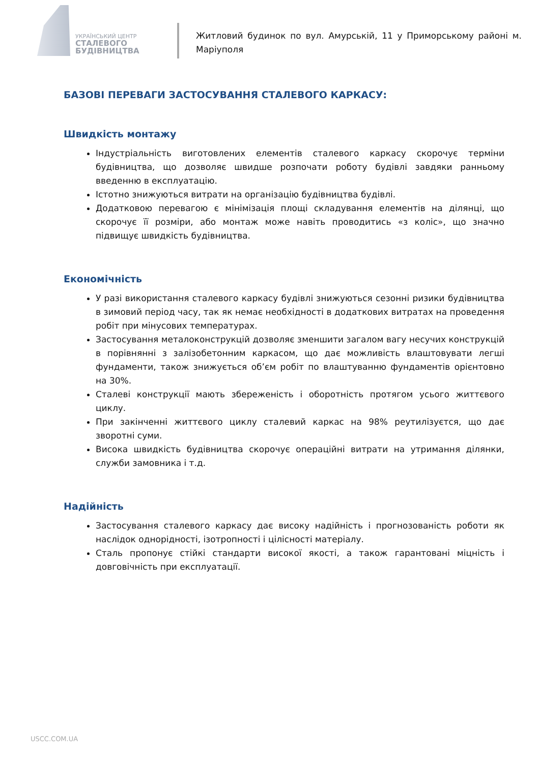УКРАЇНСЬКИЙ ЦЕНТР
СТАЛЕВОГО
БУДІВНИЦТВА
Житловий будинок по вул. Амурській, 11 у Приморському районі м. Маріуполя
БАЗОВІ ПЕРЕВАГИ ЗАСТОСУВАННЯ СТАЛЕВОГО КАРКАСУ:
Швидкість монтажу
Індустріальність виготовлених елементів сталевого каркасу скорочує терміни будівництва, що дозволяє швидше розпочати роботу будівлі завдяки ранньому введенню в експлуатацію.
Істотно знижуються витрати на організацію будівництва будівлі.
Додатковою перевагою є мінімізація площі складування елементів на ділянці, що скорочує її розміри, або монтаж може навіть проводитись «з коліс», що значно підвищує швидкість будівництва.
Економічність
У разі використання сталевого каркасу будівлі знижуються сезонні ризики будівництва в зимовий період часу, так як немає необхідності в додаткових витратах на проведення робіт при мінусових температурах.
Застосування металоконструкцій дозволяє зменшити загалом вагу несучих конструкцій в порівнянні з залізобетонним каркасом, що дає можливість влаштовувати легші фундаменти, також знижується об’єм робіт по влаштуванню фундаментів орієнтовно на 30%.
Сталеві конструкції мають збереженість і оборотність протягом усього життєвого циклу.
При закінченні життєвого циклу сталевий каркас на 98% реутилізуєтся, що дає зворотні суми.
Висока швидкість будівництва скорочує операційні витрати на утримання ділянки, служби замовника і т.д.
Надійність
Застосування сталевого каркасу дає високу надійність і прогнозованість роботи як наслідок однорідності, ізотропності і цілісності матеріалу.
Сталь пропонує стійкі стандарти високої якості, а також гарантовані міцність і довговічність при експлуатації.
USCC.COM.UA